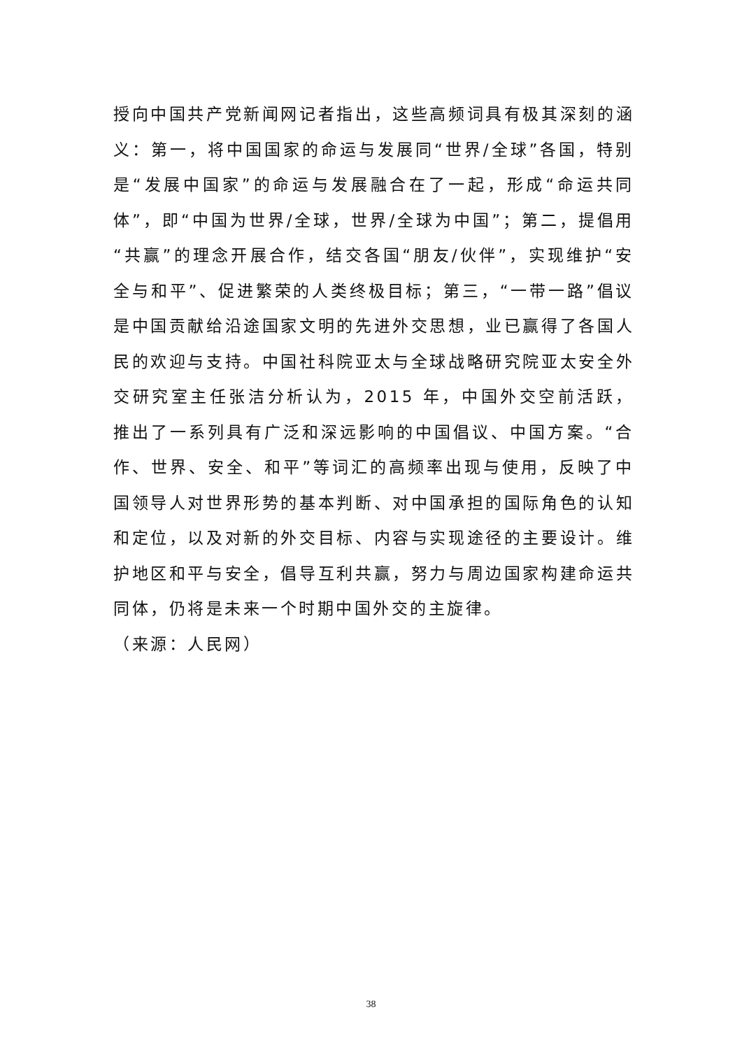授向中国共产党新闻网记者指出，这些高频词具有极其深刻的涵义：第一，将中国国家的命运与发展同“世界/全球”各国，特别是“发展中国家”的命运与发展融合在了一起，形成“命运共同体”，即“中国为世界/全球，世界/全球为中国”；第二，提倡用“共赢”的理念开展合作，结交各国“朋友/伙伴”，实现维护“安全与和平”、促进繁荣的人类终极目标；第三，“一带一路”倡议是中国贡献给沿途国家文明的先进外交思想，业已赢得了各国人民的欢迎与支持。中国社科院亚太与全球战略研究院亚太安全外交研究室主任张洁分析认为，2015 年，中国外交空前活跃，推出了一系列具有广泛和深远影响的中国倡议、中国方案。“合作、世界、安全、和平”等词汇的高频率出现与使用，反映了中国领导人对世界形势的基本判断、对中国承担的国际角色的认知和定位，以及对新的外交目标、内容与实现途径的主要设计。维护地区和平与安全，倡导互利共赢，努力与周边国家构建命运共同体，仍将是未来一个时期中国外交的主旋律。
（来源：人民网）
38